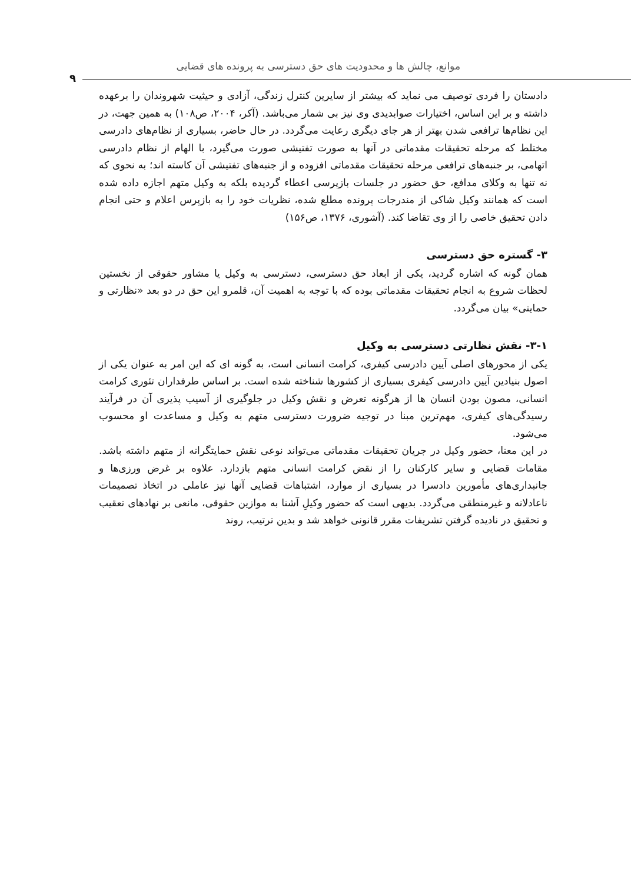موانع، چالش ها و محدودیت های حق دسترسی به پرونده های قضایی
۹
دادستان را فردی توصیف می نماید که بیشتر از سایرین کنترل زندگی، آزادی و حیثیت شهروندان را برعهده داشته و بر این اساس، اختیارات صوابدیدی وی نیز بی شمار می‌باشد. (آکر، ۲۰۰۴، ص۱۰۸) به همین جهت، در این نظام‌ها ترافعی شدن بهتر از هر جای دیگری رعایت می‌گردد. در حال حاضر، بسیاری از نظام‌های دادرسی مختلط که مرحله تحقیقات مقدماتی در آنها به صورت تفتیشی صورت می‌گیرد، با الهام از نظام دادرسی اتهامی، بر جنبه‌های ترافعی مرحله تحقیقات مقدماتی افزوده و از جنبه‌های تفتیشی آن کاسته اند؛ به نحوی که نه تنها به وکلای مدافع، حق حضور در جلسات بازپرسی اعطاء گردیده بلکه به وکیل متهم اجازه داده شده است که همانند وکیل شاکی از مندرجات پرونده مطلع شده، نظریات خود را به بازپرس اعلام و حتی انجام دادن تحقیق خاصی را از وی تقاضا کند. (آشوری، ۱۳۷۶، ص۱۵۶)
۳- گستره حق دسترسی
همان گونه که اشاره گردید، یکی از ابعاد حق دسترسی، دسترسی به وکیل یا مشاور حقوقی از نخستین لحظات شروع به انجام تحقیقات مقدماتی بوده که با توجه به اهمیت آن، قلمرو این حق در دو بعد «نظارتی و حمایتی» بیان می‌گردد.
۳-۱- نقش نظارتی دسترسی به وکیل
یکی از محورهای اصلی آیین دادرسی کیفری، کرامت انسانی است، به گونه ای که این امر به عنوان یکی از اصول بنیادین آیین دادرسی کیفری بسیاری از کشورها شناخته شده است. بر اساس طرفداران تئوری کرامت انسانی، مصون بودن انسان ها از هرگونه تعرض و نقش وکیل در جلوگیری از آسیب پذیری آن در فرآیند رسیدگی‌های کیفری، مهم‌ترین مبنا در توجیه ضرورت دسترسی متهم به وکیل و مساعدت او محسوب می‌شود.
در این معنا، حضور وکیل در جریان تحقیقات مقدماتی می‌تواند نوعی نقش حمایتگرانه از متهم داشته باشد. مقامات قضایی و سایر کارکنان را از نقض کرامت انسانی متهم بازدارد. علاوه بر غرض ورزی‌ها و جانبداری‌های مأمورین دادسرا در بسیاری از موارد، اشتباهات قضایی آنها نیز عاملی در اتخاذ تصمیمات ناعادلانه و غیرمنطقی می‌گردد. بدیهی است که حضور وکیلِ آشنا به موازین حقوقی، مانعی بر نهادهای تعقیب و تحقیق در نادیده گرفتن تشریفات مقرر قانونی خواهد شد و بدین ترتیب، روند